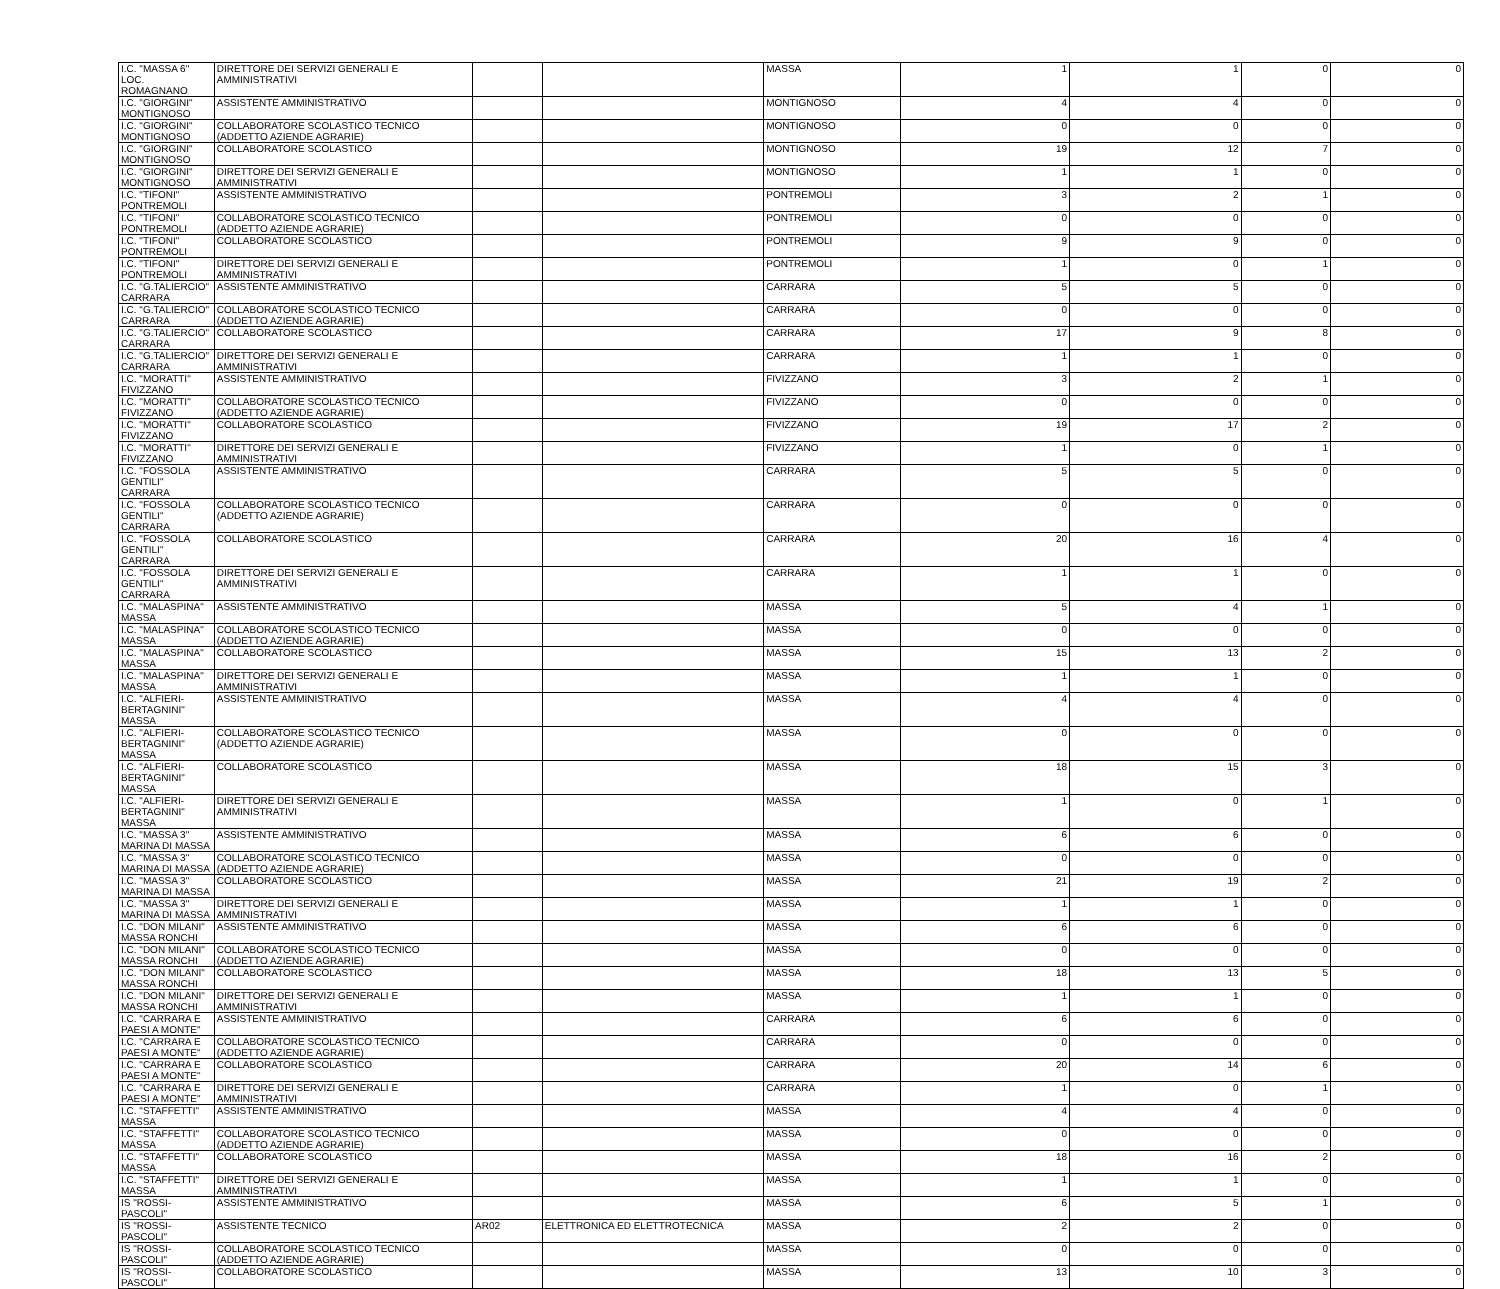| I.C. "MASSA 6" LOC. ROMAGNANO | DIRETTORE DEI SERVIZI GENERALI E AMMINISTRATIVI | | | MASSA | 1 | 1 | 0 | 0 |
| I.C. "GIORGINI" MONTIGNOSO | ASSISTENTE AMMINISTRATIVO | | | MONTIGNOSO | 4 | 4 | 0 | 0 |
| I.C. "GIORGINI" MONTIGNOSO | COLLABORATORE SCOLASTICO TECNICO (ADDETTO AZIENDE AGRARIE) | | | MONTIGNOSO | 0 | 0 | 0 | 0 |
| I.C. "GIORGINI" MONTIGNOSO | COLLABORATORE SCOLASTICO | | | MONTIGNOSO | 19 | 12 | 7 | 0 |
| I.C. "GIORGINI" MONTIGNOSO | DIRETTORE DEI SERVIZI GENERALI E AMMINISTRATIVI | | | MONTIGNOSO | 1 | 1 | 0 | 0 |
| I.C. "TIFONI" PONTREMOLI | ASSISTENTE AMMINISTRATIVO | | | PONTREMOLI | 3 | 2 | 1 | 0 |
| I.C. "TIFONI" PONTREMOLI | COLLABORATORE SCOLASTICO TECNICO (ADDETTO AZIENDE AGRARIE) | | | PONTREMOLI | 0 | 0 | 0 | 0 |
| I.C. "TIFONI" PONTREMOLI | COLLABORATORE SCOLASTICO | | | PONTREMOLI | 9 | 9 | 0 | 0 |
| I.C. "TIFONI" PONTREMOLI | DIRETTORE DEI SERVIZI GENERALI E AMMINISTRATIVI | | | PONTREMOLI | 1 | 0 | 1 | 0 |
| I.C. "G.TALIERCIO" CARRARA | ASSISTENTE AMMINISTRATIVO | | | CARRARA | 5 | 5 | 0 | 0 |
| I.C. "G.TALIERCIO" CARRARA | COLLABORATORE SCOLASTICO TECNICO (ADDETTO AZIENDE AGRARIE) | | | CARRARA | 0 | 0 | 0 | 0 |
| I.C. "G.TALIERCIO" CARRARA | COLLABORATORE SCOLASTICO | | | CARRARA | 17 | 9 | 8 | 0 |
| I.C. "G.TALIERCIO" CARRARA | DIRETTORE DEI SERVIZI GENERALI E AMMINISTRATIVI | | | CARRARA | 1 | 1 | 0 | 0 |
| I.C. "MORATTI" FIVIZZANO | ASSISTENTE AMMINISTRATIVO | | | FIVIZZANO | 3 | 2 | 1 | 0 |
| I.C. "MORATTI" FIVIZZANO | COLLABORATORE SCOLASTICO TECNICO (ADDETTO AZIENDE AGRARIE) | | | FIVIZZANO | 0 | 0 | 0 | 0 |
| I.C. "MORATTI" FIVIZZANO | COLLABORATORE SCOLASTICO | | | FIVIZZANO | 19 | 17 | 2 | 0 |
| I.C. "MORATTI" FIVIZZANO | DIRETTORE DEI SERVIZI GENERALI E AMMINISTRATIVI | | | FIVIZZANO | 1 | 0 | 1 | 0 |
| I.C. "FOSSOLA GENTILI" CARRARA | ASSISTENTE AMMINISTRATIVO | | | CARRARA | 5 | 5 | 0 | 0 |
| I.C. "FOSSOLA GENTILI" CARRARA | COLLABORATORE SCOLASTICO TECNICO (ADDETTO AZIENDE AGRARIE) | | | CARRARA | 0 | 0 | 0 | 0 |
| I.C. "FOSSOLA GENTILI" CARRARA | COLLABORATORE SCOLASTICO | | | CARRARA | 20 | 16 | 4 | 0 |
| I.C. "FOSSOLA GENTILI" CARRARA | DIRETTORE DEI SERVIZI GENERALI E AMMINISTRATIVI | | | CARRARA | 1 | 1 | 0 | 0 |
| I.C. "MALASPINA" MASSA | ASSISTENTE AMMINISTRATIVO | | | MASSA | 5 | 4 | 1 | 0 |
| I.C. "MALASPINA" MASSA | COLLABORATORE SCOLASTICO TECNICO (ADDETTO AZIENDE AGRARIE) | | | MASSA | 0 | 0 | 0 | 0 |
| I.C. "MALASPINA" MASSA | COLLABORATORE SCOLASTICO | | | MASSA | 15 | 13 | 2 | 0 |
| I.C. "MALASPINA" MASSA | DIRETTORE DEI SERVIZI GENERALI E AMMINISTRATIVI | | | MASSA | 1 | 1 | 0 | 0 |
| I.C. "ALFIERI-BERTAGNINI" MASSA | ASSISTENTE AMMINISTRATIVO | | | MASSA | 4 | 4 | 0 | 0 |
| I.C. "ALFIERI-BERTAGNINI" MASSA | COLLABORATORE SCOLASTICO TECNICO (ADDETTO AZIENDE AGRARIE) | | | MASSA | 0 | 0 | 0 | 0 |
| I.C. "ALFIERI-BERTAGNINI" MASSA | COLLABORATORE SCOLASTICO | | | MASSA | 18 | 15 | 3 | 0 |
| I.C. "ALFIERI-BERTAGNINI" MASSA | DIRETTORE DEI SERVIZI GENERALI E AMMINISTRATIVI | | | MASSA | 1 | 0 | 1 | 0 |
| I.C. "MASSA 3" MARINA DI MASSA | ASSISTENTE AMMINISTRATIVO | | | MASSA | 6 | 6 | 0 | 0 |
| I.C. "MASSA 3" MARINA DI MASSA | COLLABORATORE SCOLASTICO TECNICO (ADDETTO AZIENDE AGRARIE) | | | MASSA | 0 | 0 | 0 | 0 |
| I.C. "MASSA 3" MARINA DI MASSA | COLLABORATORE SCOLASTICO | | | MASSA | 21 | 19 | 2 | 0 |
| I.C. "MASSA 3" MARINA DI MASSA | DIRETTORE DEI SERVIZI GENERALI E AMMINISTRATIVI | | | MASSA | 1 | 1 | 0 | 0 |
| I.C. "DON MILANI" MASSA RONCHI | ASSISTENTE AMMINISTRATIVO | | | MASSA | 6 | 6 | 0 | 0 |
| I.C. "DON MILANI" MASSA RONCHI | COLLABORATORE SCOLASTICO TECNICO (ADDETTO AZIENDE AGRARIE) | | | MASSA | 0 | 0 | 0 | 0 |
| I.C. "DON MILANI" MASSA RONCHI | COLLABORATORE SCOLASTICO | | | MASSA | 18 | 13 | 5 | 0 |
| I.C. "DON MILANI" MASSA RONCHI | DIRETTORE DEI SERVIZI GENERALI E AMMINISTRATIVI | | | MASSA | 1 | 1 | 0 | 0 |
| I.C. "CARRARA E PAESI A MONTE" | ASSISTENTE AMMINISTRATIVO | | | CARRARA | 6 | 6 | 0 | 0 |
| I.C. "CARRARA E PAESI A MONTE" | COLLABORATORE SCOLASTICO TECNICO (ADDETTO AZIENDE AGRARIE) | | | CARRARA | 0 | 0 | 0 | 0 |
| I.C. "CARRARA E PAESI A MONTE" | COLLABORATORE SCOLASTICO | | | CARRARA | 20 | 14 | 6 | 0 |
| I.C. "CARRARA E PAESI A MONTE" | DIRETTORE DEI SERVIZI GENERALI E AMMINISTRATIVI | | | CARRARA | 1 | 0 | 1 | 0 |
| I.C. "STAFFETTI" MASSA | ASSISTENTE AMMINISTRATIVO | | | MASSA | 4 | 4 | 0 | 0 |
| I.C. "STAFFETTI" MASSA | COLLABORATORE SCOLASTICO TECNICO (ADDETTO AZIENDE AGRARIE) | | | MASSA | 0 | 0 | 0 | 0 |
| I.C. "STAFFETTI" MASSA | COLLABORATORE SCOLASTICO | | | MASSA | 18 | 16 | 2 | 0 |
| I.C. "STAFFETTI" MASSA | DIRETTORE DEI SERVIZI GENERALI E AMMINISTRATIVI | | | MASSA | 1 | 1 | 0 | 0 |
| IS "ROSSI-PASCOLI" | ASSISTENTE AMMINISTRATIVO | | | MASSA | 6 | 5 | 1 | 0 |
| IS "ROSSI-PASCOLI" | ASSISTENTE TECNICO | AR02 | ELETTRONICA ED ELETTROTECNICA | MASSA | 2 | 2 | 0 | 0 |
| IS "ROSSI-PASCOLI" | COLLABORATORE SCOLASTICO TECNICO (ADDETTO AZIENDE AGRARIE) | | | MASSA | 0 | 0 | 0 | 0 |
| IS "ROSSI-PASCOLI" | COLLABORATORE SCOLASTICO | | | MASSA | 13 | 10 | 3 | 0 |